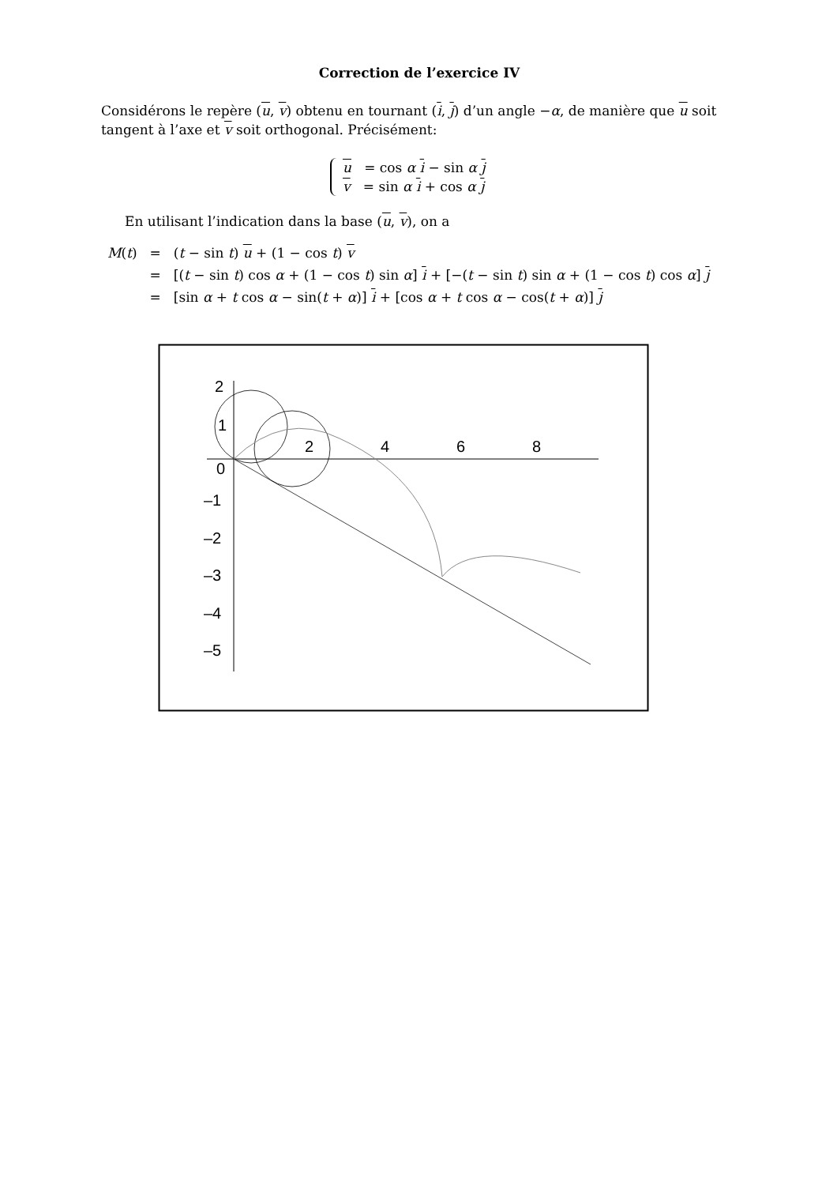Correction de l’exercice IV
Considérons le repère (u, v) obtenu en tournant (i, j) d’un angle −α, de manière que u soit tangent à l’axe et v soit orthogonal. Précisément:
u = cos α i − sin α j
v = sin α i + cos α j
En utilisant l’indication dans la base (u, v), on a
| M ( t ) | = | ( t − sin t ) u + (1 − cos t ) v |
| | = | [( t − sin t ) cos α + (1 − cos t ) sin α ] i + [−( t − sin t ) sin α + (1 − cos t ) cos α ] j |
| | = | [sin α + t cos α − sin( t + α )] i + [cos α + t cos α − cos( t + α )] j |
2
1
0
–1
–2
–3
–4
–5
2
4
6
8